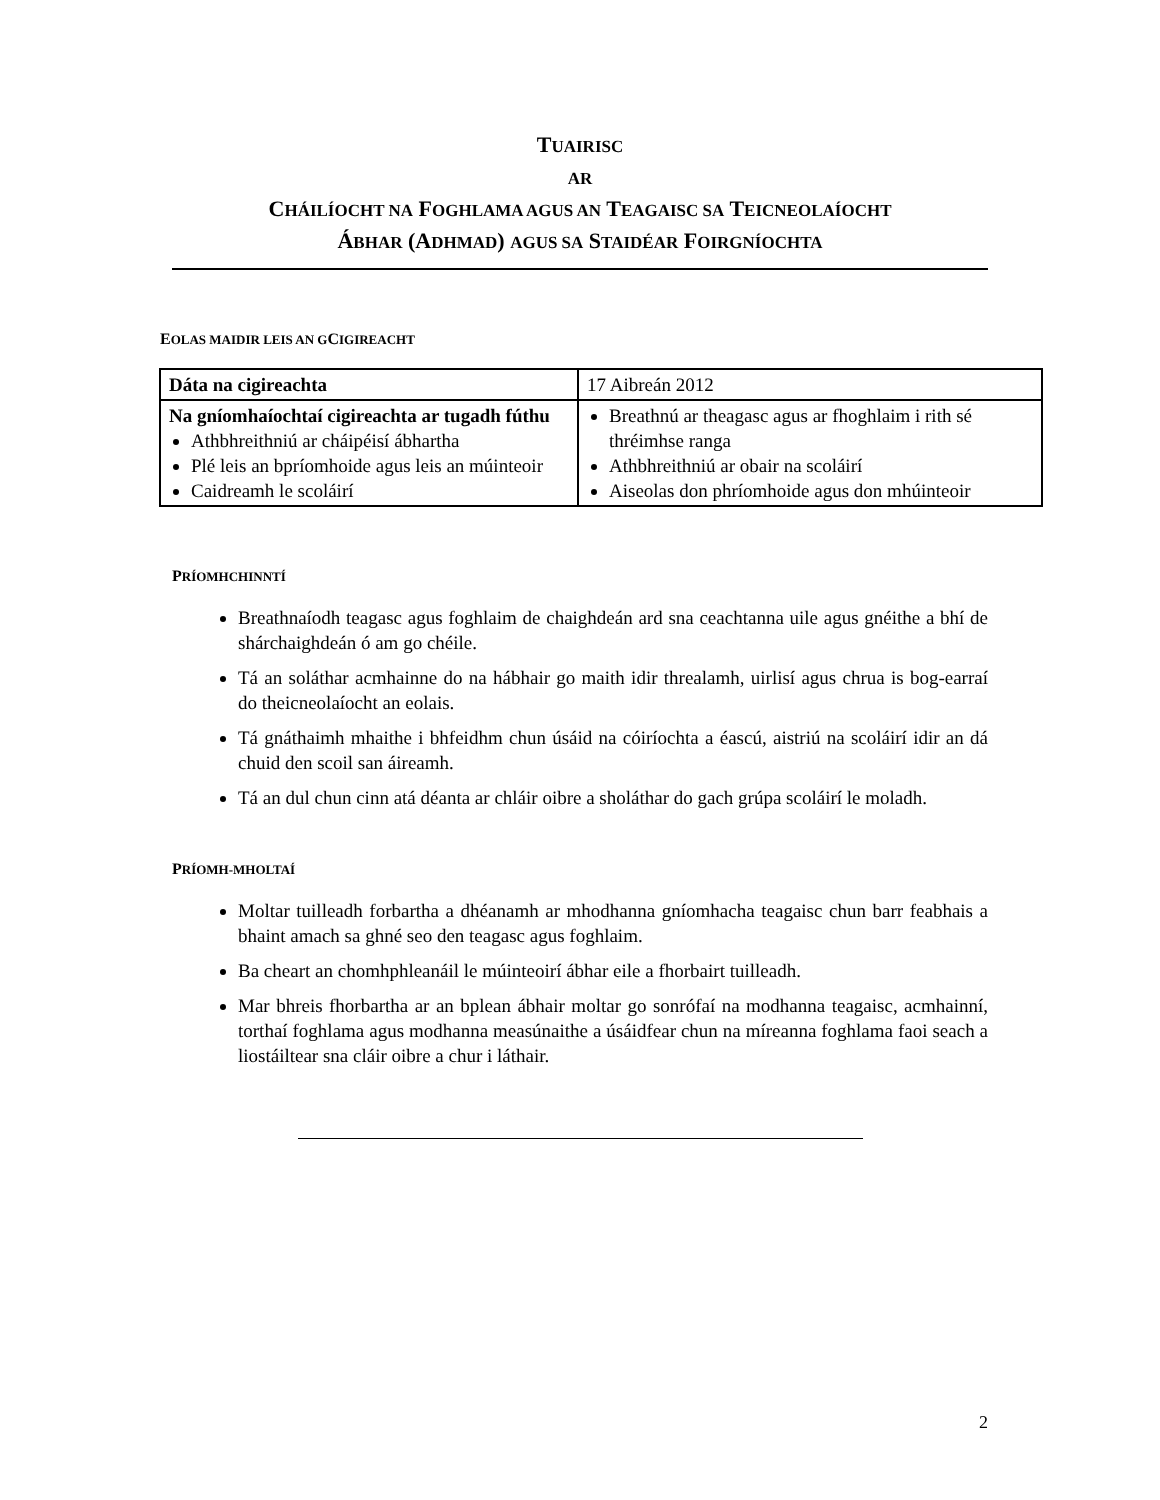TUAIRISC
AR
CHÁILÍOCHT NA FOGHLAMA AGUS AN TEAGAISC SA TEICNEOLAÍOCHT
ÁBHAR (ADHMAD) AGUS SA STAIDÉAR FOIRGNÍOCHTA
EOLAS MAIDIR LEIS AN GCIGIREACHT
| Dáta na cigireachta | 17 Aibreán 2012 |
| Na gníomhaíochtaí cigireachta ar tugadh fúthu Athbhreithniú ar cháipéisí ábhartha Plé leis an bpríomhoide agus leis an múinteoir Caidreamh le scoláirí | Breathnú ar theagasc agus ar fhoghlaim i rith sé thréimhse ranga Athbhreithniú ar obair na scoláirí Aiseolas don phríomhoide agus don mhúinteoir |
PRÍOMHCHINNTÍ
Breathnaíodh teagasc agus foghlaim de chaighdeán ard sna ceachtanna uile agus gnéithe a bhí de shárchaighdeán ó am go chéile.
Tá an soláthar acmhainne do na hábhair go maith idir threalamh, uirlisí agus chrua is bog-earraí do theicneolaíocht an eolais.
Tá gnáthaimh mhaithe i bhfeidhm chun úsáid na cóiríochta a éascú, aistriú na scoláirí idir an dá chuid den scoil san áireamh.
Tá an dul chun cinn atá déanta ar chláir oibre a sholáthar do gach grúpa scoláirí le moladh.
PRÍOMH-MHOLTAÍ
Moltar tuilleadh forbartha a dhéanamh ar mhodhanna gníomhacha teagaisc chun barr feabhais a bhaint amach sa ghné seo den teagasc agus foghlaim.
Ba cheart an chomhphleanáil le múinteoirí ábhar eile a fhorbairt tuilleadh.
Mar bhreis fhorbartha ar an bplean ábhair moltar go sonrófaí na modhanna teagaisc, acmhainní, torthaí foghlama agus modhanna measúnaithe a úsáidfear chun na míreanna foghlama faoi seach a liostáiltear sna cláir oibre a chur i láthair.
2